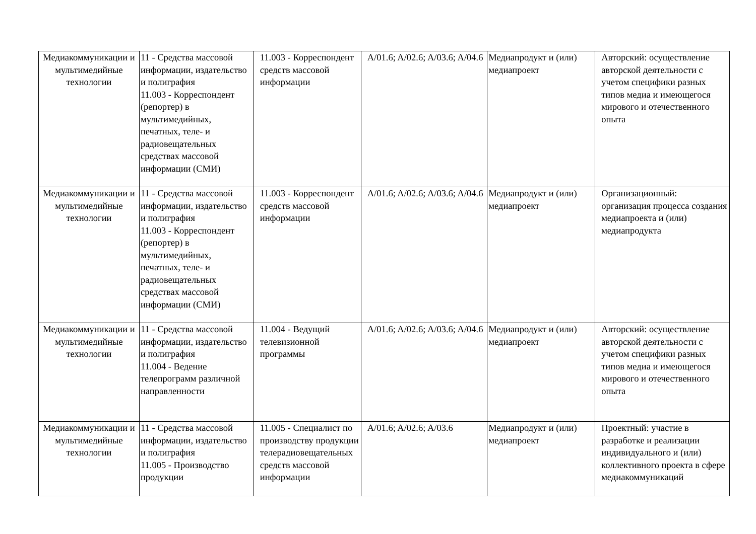| Медиакоммуникации и мультимедийные технологии | 11 - Средства массовой информации, издательство и полиграфия 11.003 - Корреспондент (репортер) в мультимедийных, печатных, теле- и радиовещательных средствах массовой информации (СМИ) | 11.003 - Корреспондент средств массовой информации | A/01.6; A/02.6; A/03.6; A/04.6 | Медиапродукт и (или) медиапроект | Авторский: осуществление авторской деятельности с учетом специфики разных типов медиа и имеющегося мирового и отечественного опыта |
| Медиакоммуникации и мультимедийные технологии | 11 - Средства массовой информации, издательство и полиграфия 11.003 - Корреспондент (репортер) в мультимедийных, печатных, теле- и радиовещательных средствах массовой информации (СМИ) | 11.003 - Корреспондент средств массовой информации | A/01.6; A/02.6; A/03.6; A/04.6 | Медиапродукт и (или) медиапроект | Организационный: организация процесса создания медиапроекта и (или) медиапродукта |
| Медиакоммуникации и мультимедийные технологии | 11 - Средства массовой информации, издательство и полиграфия 11.004 - Ведение телепрограмм различной направленности | 11.004 - Ведущий телевизионной программы | A/01.6; A/02.6; A/03.6; A/04.6 | Медиапродукт и (или) медиапроект | Авторский: осуществление авторской деятельности с учетом специфики разных типов медиа и имеющегося мирового и отечественного опыта |
| Медиакоммуникации и мультимедийные технологии | 11 - Средства массовой информации, издательство и полиграфия 11.005 - Производство продукции | 11.005 - Специалист по производству продукции телерадиовещательных средств массовой информации | A/01.6; A/02.6; A/03.6 | Медиапродукт и (или) медиапроект | Проектный: участие в разработке и реализации индивидуального и (или) коллективного проекта в сфере медиакоммуникаций |